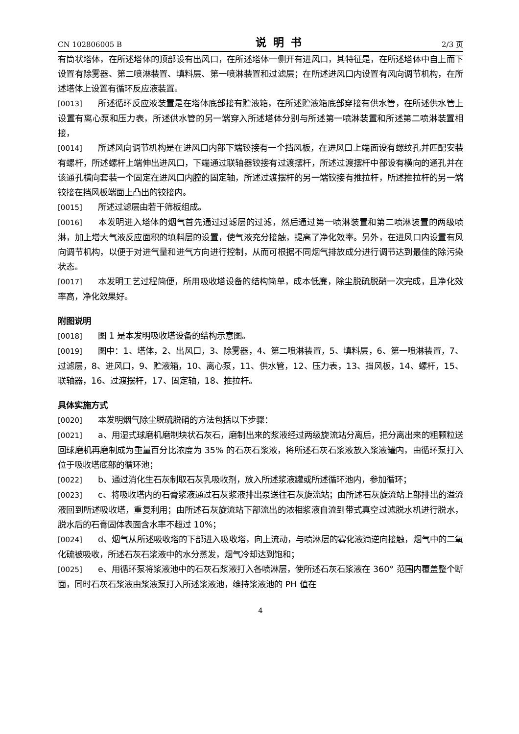CN 102806005 B 说明书 2/3 页
有筒状塔体，在所述塔体的顶部设有出风口，在所述塔体一侧开有进风口，其特征是，在所述塔体中自上而下设置有除雾器、第二喷淋装置、填料层、第一喷淋装置和过滤层；在所述进风口内设置有风向调节机构，在所述塔体上设置有循环反应液装置。
[0013] 所述循环反应液装置是在塔体底部接有贮液箱，在所述贮液箱底部穿接有供水管，在所述供水管上设置有离心泵和压力表，所述供水管的另一端穿入所述塔体分别与所述第一喷淋装置和所述第二喷淋装置相接，
[0014] 所述风向调节机构是在进风口内部下端铰接有一个挡风板，在进风口上端面设有螺纹孔并匹配安装有螺杆，所述螺杆上端伸出进风口，下端通过联轴器铰接有过渡摆杆，所述过渡摆杆中部设有横向的通孔并在该通孔横向套装一个固定在进风口内腔的固定轴，所述过渡摆杆的另一端铰接有推拉杆，所述推拉杆的另一端铰接在挡风板端面上凸出的铰接内。
[0015] 所述过滤层由若干筛板组成。
[0016] 本发明进入塔体的烟气首先通过过滤层的过滤，然后通过第一喷淋装置和第二喷淋装置的两级喷淋，加上增大气液反应面积的填料层的设置，使气液充分接触，提高了净化效率。另外，在进风口内设置有风向调节机构，以便于对进气量和进气方向进行控制，从而可根据不同烟气排放成分进行调节达到最佳的除污染状态。
[0017] 本发明工艺过程简便，所用吸收塔设备的结构简单，成本低廉，除尘脱硫脱硝一次完成，且净化效率高，净化效果好。
附图说明
[0018] 图 1 是本发明吸收塔设备的结构示意图。
[0019] 图中：1、塔体，2、出风口，3、除雾器，4、第二喷淋装置，5、填料层，6、第一喷淋装置，7、过滤层，8、进风口，9、贮液箱，10、离心泵，11、供水管，12、压力表，13、挡风板，14、螺杆，15、联轴器，16、过渡摆杆，17、固定轴，18、推拉杆。
具体实施方式
[0020] 本发明烟气除尘脱硫脱硝的方法包括以下步骤：
[0021] a、用湿式球磨机磨制块状石灰石，磨制出来的浆液经过两级旋流站分离后，把分离出来的粗颗粒送回球磨机再磨制成为重量百分比浓度为 35% 的石灰石浆液，将所述石灰石浆液放入浆液罐内，由循环泵打入位于吸收塔底部的循环池；
[0022] b、通过消化生石灰制取石灰乳吸收剂，放入所述浆液罐或所述循环池内，参加循环；
[0023] c、将吸收塔内的石膏浆液通过石灰浆液排出泵送往石灰旋流站；由所述石灰旋流站上部排出的溢流液回到所述吸收塔，重复利用；由所述石灰旋流站下部流出的浓相浆液自流到带式真空过滤脱水机进行脱水，脱水后的石膏固体表面含水率不超过 10%；
[0024] d、烟气从所述吸收塔的下部进入吸收塔，向上流动，与喷淋层的雾化液滴逆向接触，烟气中的二氧化硫被吸收，所述石灰石浆液中的水分蒸发，烟气冷却达到饱和；
[0025] e、用循环泵将浆液池中的石灰石浆液打入各喷淋层，使所述石灰石浆液在 360° 范围内覆盖整个断面，同时石灰石浆液由浆液泵打入所述浆液池，维持浆液池的 PH 值在
4